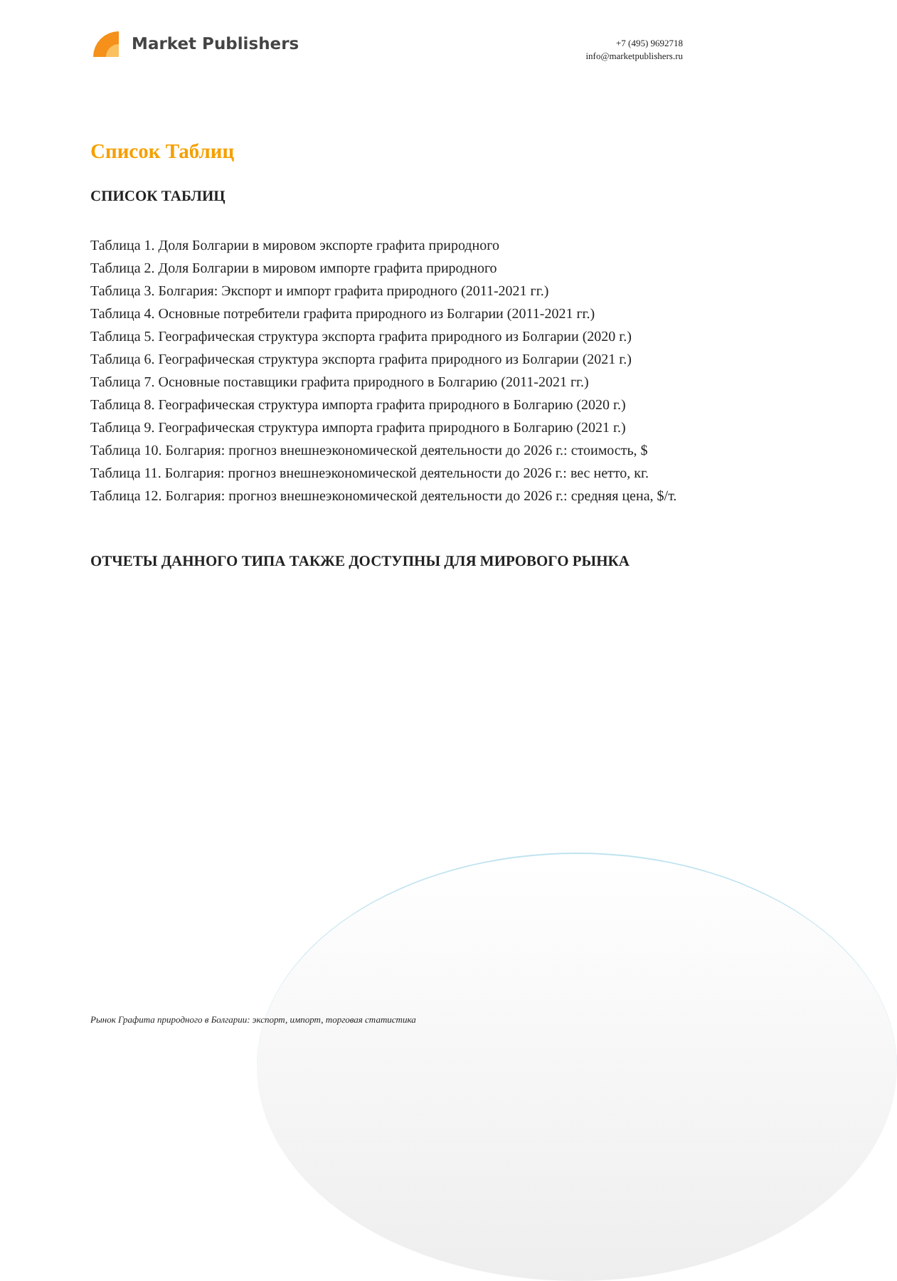Market Publishers
+7 (495) 9692718
info@marketpublishers.ru
Список Таблиц
СПИСОК ТАБЛИЦ
Таблица 1. Доля Болгарии в мировом экспорте графита природного
Таблица 2. Доля Болгарии в мировом импорте графита природного
Таблица 3. Болгария: Экспорт и импорт графита природного (2011-2021 гг.)
Таблица 4. Основные потребители графита природного из Болгарии (2011-2021 гг.)
Таблица 5. Географическая структура экспорта графита природного из Болгарии (2020 г.)
Таблица 6. Географическая структура экспорта графита природного из Болгарии (2021 г.)
Таблица 7. Основные поставщики графита природного в Болгарию (2011-2021 гг.)
Таблица 8. Географическая структура импорта графита природного в Болгарию (2020 г.)
Таблица 9. Географическая структура импорта графита природного в Болгарию (2021 г.)
Таблица 10. Болгария: прогноз внешнеэкономической деятельности до 2026 г.: стоимость, $
Таблица 11. Болгария: прогноз внешнеэкономической деятельности до 2026 г.: вес нетто, кг.
Таблица 12. Болгария: прогноз внешнеэкономической деятельности до 2026 г.: средняя цена, $/т.
ОТЧЕТЫ ДАННОГО ТИПА ТАКЖЕ ДОСТУПНЫ ДЛЯ МИРОВОГО РЫНКА
Рынок Графита природного в Болгарии: экспорт, импорт, торговая статистика